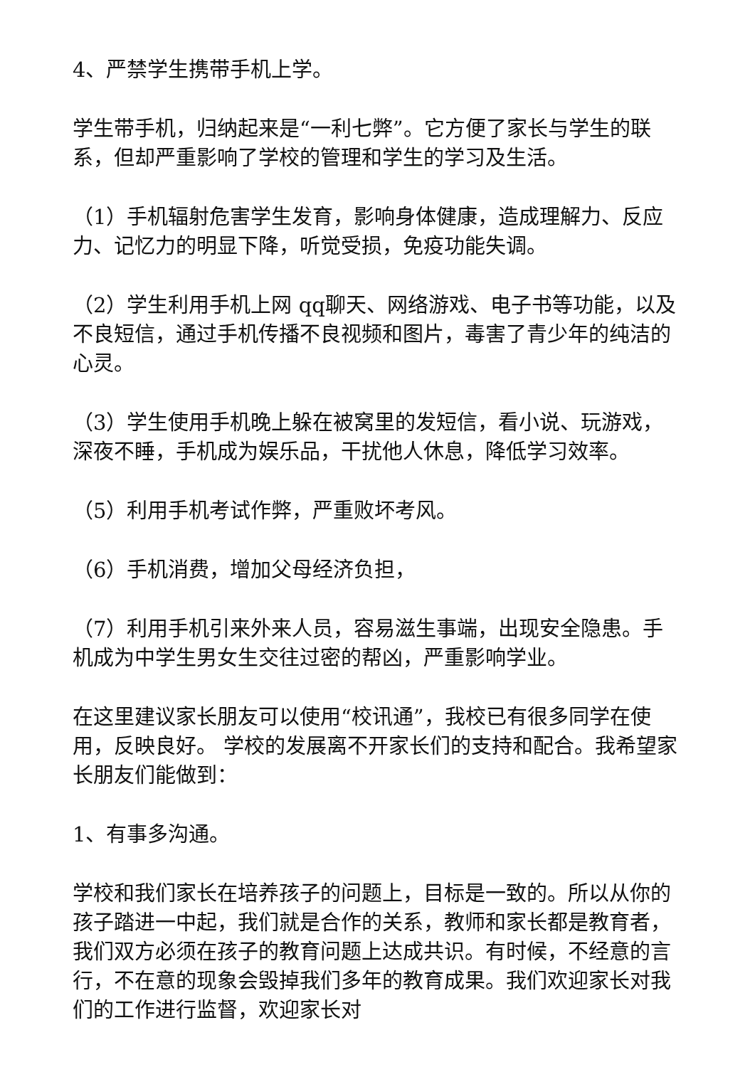4、严禁学生携带手机上学。
学生带手机，归纳起来是“一利七弊”。它方便了家长与学生的联系，但却严重影响了学校的管理和学生的学习及生活。
（1）手机辐射危害学生发育，影响身体健康，造成理解力、反应力、记忆力的明显下降，听觉受损，免疫功能失调。
（2）学生利用手机上网 qq聊天、网络游戏、电子书等功能，以及不良短信，通过手机传播不良视频和图片，毒害了青少年的纯洁的心灵。
（3）学生使用手机晚上躲在被窝里的发短信，看小说、玩游戏，深夜不睡，手机成为娱乐品，干扰他人休息，降低学习效率。
（5）利用手机考试作弊，严重败坏考风。
（6）手机消费，增加父母经济负担，
（7）利用手机引来外来人员，容易滋生事端，出现安全隐患。手机成为中学生男女生交往过密的帮凶，严重影响学业。
在这里建议家长朋友可以使用“校讯通”，我校已有很多同学在使用，反映良好。 学校的发展离不开家长们的支持和配合。我希望家长朋友们能做到：
1、有事多沟通。
学校和我们家长在培养孩子的问题上，目标是一致的。所以从你的孩子踏进一中起，我们就是合作的关系，教师和家长都是教育者，我们双方必须在孩子的教育问题上达成共识。有时候，不经意的言行，不在意的现象会毁掉我们多年的教育成果。我们欢迎家长对我们的工作进行监督，欢迎家长对